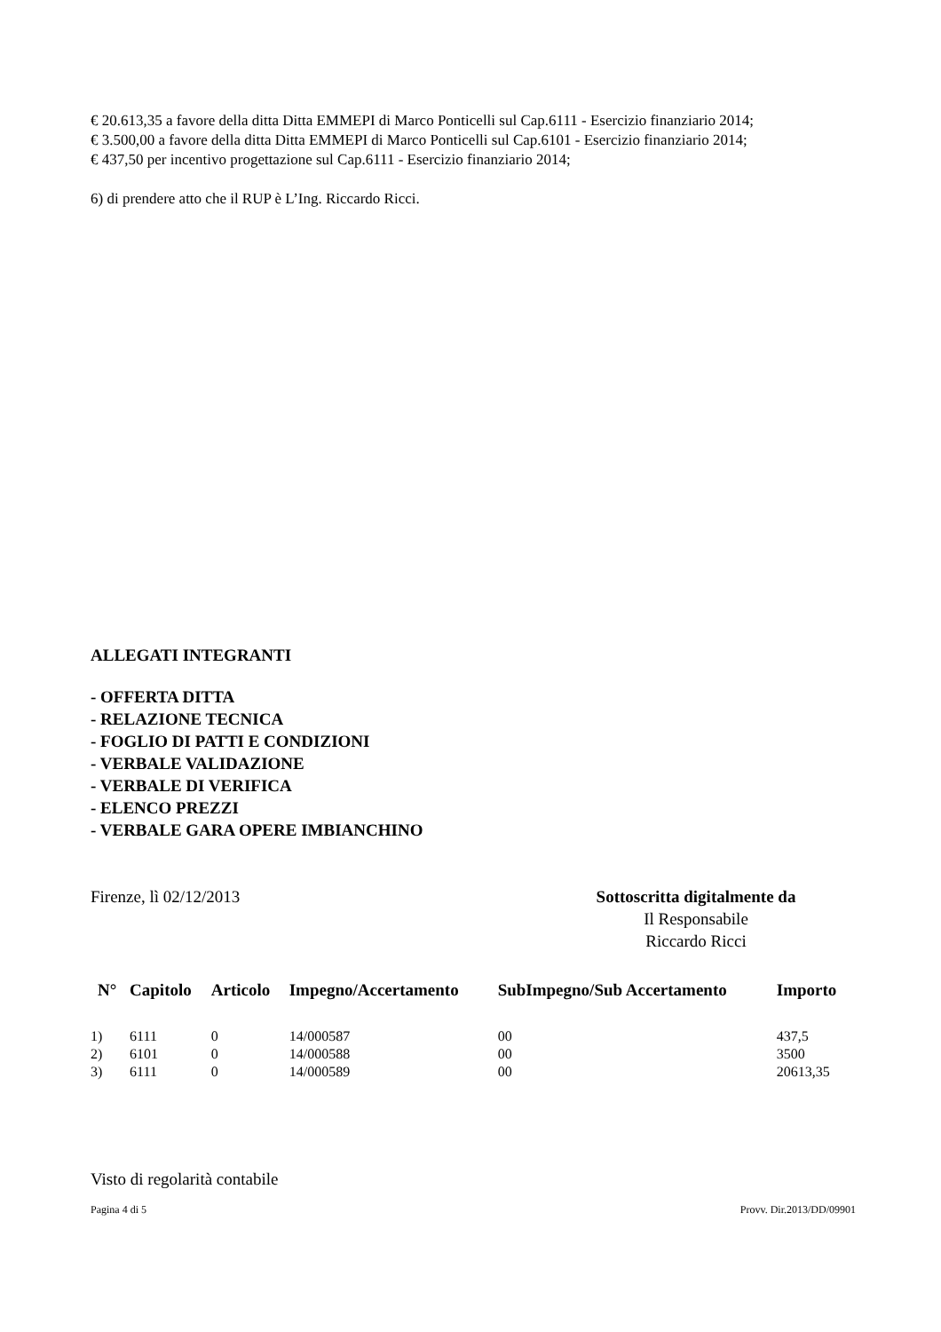€ 20.613,35 a favore della ditta Ditta EMMEPI di Marco Ponticelli sul Cap.6111 - Esercizio finanziario 2014;
€ 3.500,00 a favore della ditta Ditta EMMEPI di Marco Ponticelli sul Cap.6101 - Esercizio finanziario 2014;
€ 437,50 per incentivo progettazione sul Cap.6111 - Esercizio finanziario 2014;
6) di prendere atto che il RUP è L’Ing. Riccardo Ricci.
ALLEGATI INTEGRANTI
- OFFERTA DITTA
- RELAZIONE TECNICA
- FOGLIO DI PATTI E CONDIZIONI
- VERBALE VALIDAZIONE
- VERBALE DI VERIFICA
- ELENCO PREZZI
- VERBALE GARA OPERE IMBIANCHINO
Firenze, lì 02/12/2013 Sottoscritta digitalmente da
Il Responsabile
Riccardo Ricci
| N° | Capitolo | Articolo | Impegno/Accertamento | SubImpegno/Sub Accertamento | Importo |
| --- | --- | --- | --- | --- | --- |
| 1) | 6111 | 0 | 14/000587 | 00 | 437,5 |
| 2) | 6101 | 0 | 14/000588 | 00 | 3500 |
| 3) | 6111 | 0 | 14/000589 | 00 | 20613,35 |
Visto di regolarità contabile
Pagina 4 di 5 Provv. Dir.2013/DD/09901